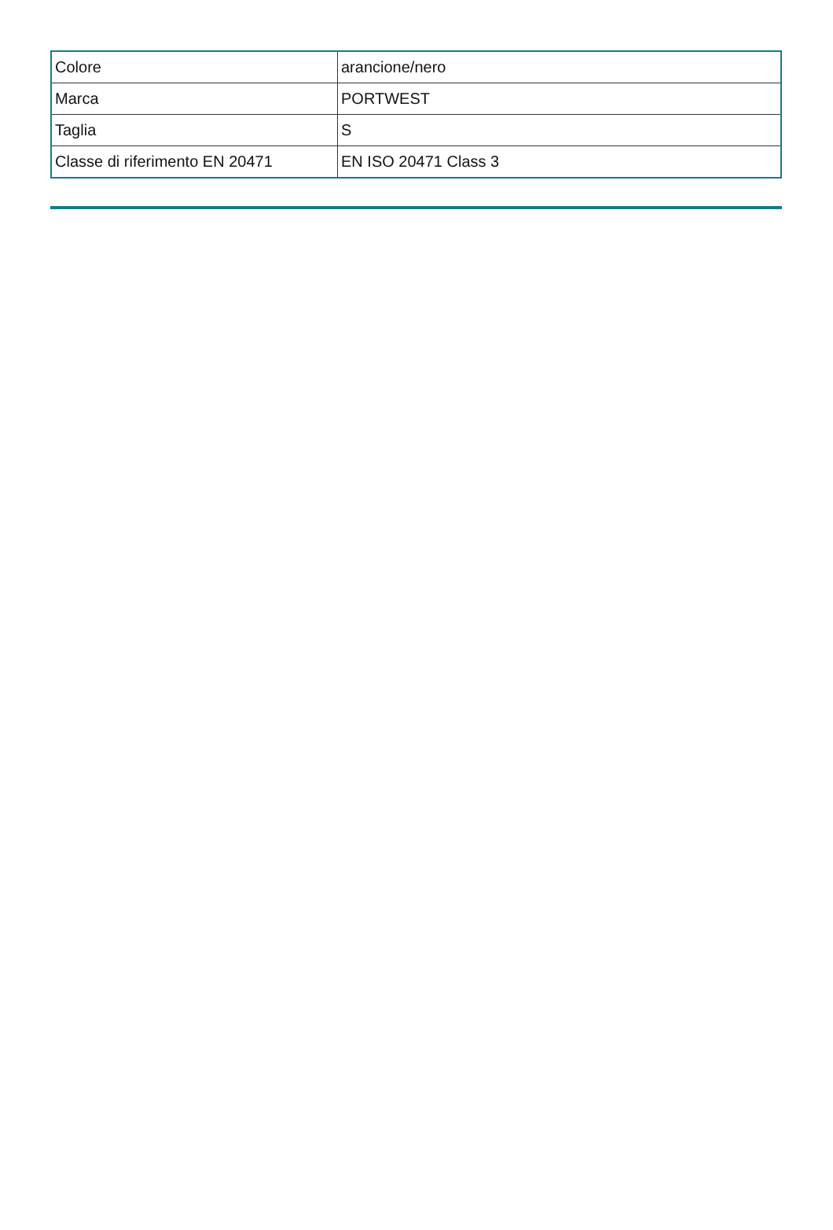| Colore | arancione/nero |
| Marca | PORTWEST |
| Taglia | S |
| Classe di riferimento EN 20471 | EN ISO 20471 Class 3 |